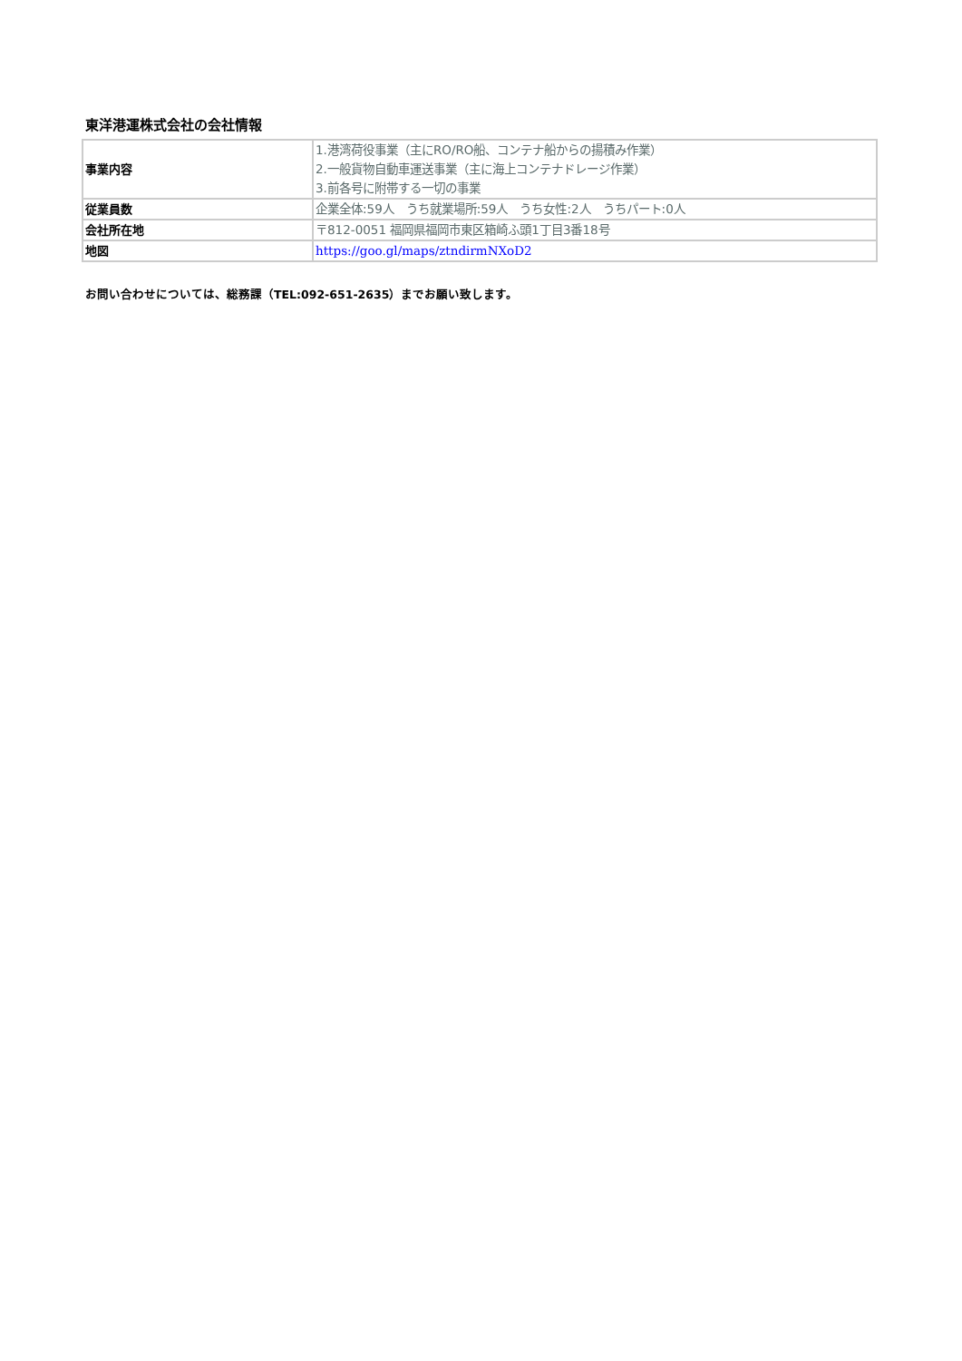東洋港運株式会社の会社情報
| 事業内容 | 1.港湾荷役事業（主にRO/RO船、コンテナ船からの揚積み作業） 2.一般貨物自動車運送事業（主に海上コンテナドレージ作業） 3.前各号に附帯する一切の事業 |
| 従業員数 | 企業全体:59人 うち就業場所:59人 うち女性:2人 うちパート:0人 |
| 会社所在地 | 〒812-0051 福岡県福岡市東区箱崎ふ頭1丁目3番18号 |
| 地図 | https://goo.gl/maps/ztndirmNXoD2 |
お問い合わせについては、総務課（TEL:092-651-2635）までお願い致します。